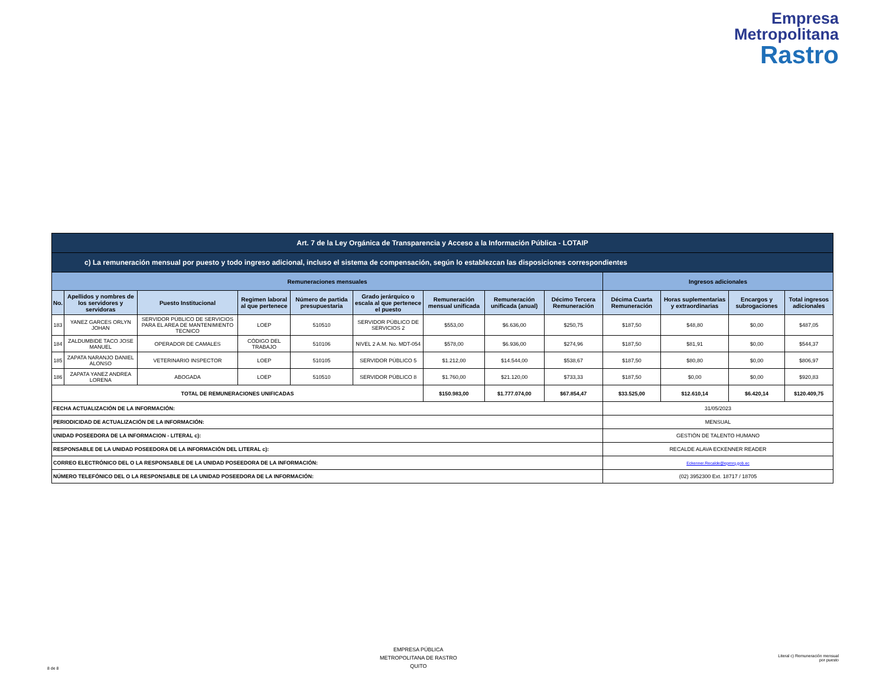Empresa
Metropolitana
Rastro
| Art. 7 de la Ley Orgánica de Transparencia y Acceso a la Información Pública - LOTAIP | | | | | | | | | | | | |
| --- | --- | --- | --- | --- | --- | --- | --- | --- | --- | --- | --- | --- |
| c) La remuneración mensual por puesto y todo ingreso adicional, incluso el sistema de compensación, según lo establezcan las disposiciones correspondientes | | | | | | | | | | | | |
| Remuneraciones mensuales | | | | | | | | | Ingresos adicionales | | | |
| No. | Apellidos y nombres de los servidores y servidoras | Puesto Institucional | Regimen laboral al que pertenece | Número de partida presupuestaria | Grado jerárquico o escala al que pertenece el puesto | Remuneración mensual unificada | Remuneración unificada (anual) | Décimo Tercera Remuneración | Décima Cuarta Remuneración | Horas suplementarias y extraordinarias | Encargos y subrogaciones | Total ingresos adicionales |
| 183 | YANEZ GARCES ORLYN JOHAN | SERVIDOR PÚBLICO DE SERVICIOS PARA EL AREA DE MANTENIMIENTO TECNICO | LOEP | 510510 | SERVIDOR PÚBLICO DE SERVICIOS 2 | $553,00 | $6.636,00 | $250,75 | $187,50 | $48,80 | $0,00 | $487,05 |
| 184 | ZALDUMBIDE TACO JOSE MANUEL | OPERADOR DE CAMALES | CÓDIGO DEL TRABAJO | 510106 | NIVEL 2 A.M. No. MDT-054 | $578,00 | $6.936,00 | $274,96 | $187,50 | $81,91 | $0,00 | $544,37 |
| 185 | ZAPATA NARANJO DANIEL ALONSO | VETERINARIO INSPECTOR | LOEP | 510105 | SERVIDOR PÚBLICO 5 | $1.212,00 | $14.544,00 | $538,67 | $187,50 | $80,80 | $0,00 | $806,97 |
| 186 | ZAPATA YANEZ ANDREA LORENA | ABOGADA | LOEP | 510510 | SERVIDOR PÚBLICO 8 | $1.760,00 | $21.120,00 | $733,33 | $187,50 | $0,00 | $0,00 | $920,83 |
| TOTAL DE REMUNERACIONES UNIFICADAS | | | | | | $150.983,00 | $1.777.074,00 | $67.854,47 | $33.525,00 | $12.610,14 | $6.420,14 | $120.409,75 |
| FECHA ACTUALIZACIÓN DE LA INFORMACIÓN: | | | | | | | | | 31/05/2023 | | | |
| PERIODICIDAD DE ACTUALIZACIÓN DE LA INFORMACIÓN: | | | | | | | | | MENSUAL | | | |
| UNIDAD POSEEDORA DE LA INFORMACION - LITERAL c): | | | | | | | | | GESTIÓN DE TALENTO HUMANO | | | |
| RESPONSABLE DE LA UNIDAD POSEEDORA DE LA INFORMACIÓN DEL LITERAL c): | | | | | | | | | RECALDE ALAVA ECKENNER READER | | | |
| CORREO ELECTRÓNICO DEL O LA RESPONSABLE DE LA UNIDAD POSEEDORA DE LA INFORMACIÓN: | | | | | | | | | Eckenner.Recalde@epmrq.gob.ec | | | |
| NÚMERO TELEFÓNICO DEL O LA RESPONSABLE DE LA UNIDAD POSEEDORA DE LA INFORMACIÓN: | | | | | | | | | (02) 3952300 Ext. 18717 / 18705 | | | |
8 de 8
EMPRESA PÚBLICA
METROPOLITANA DE RASTRO
QUITO
Literal c) Remuneración mensual
por puesto